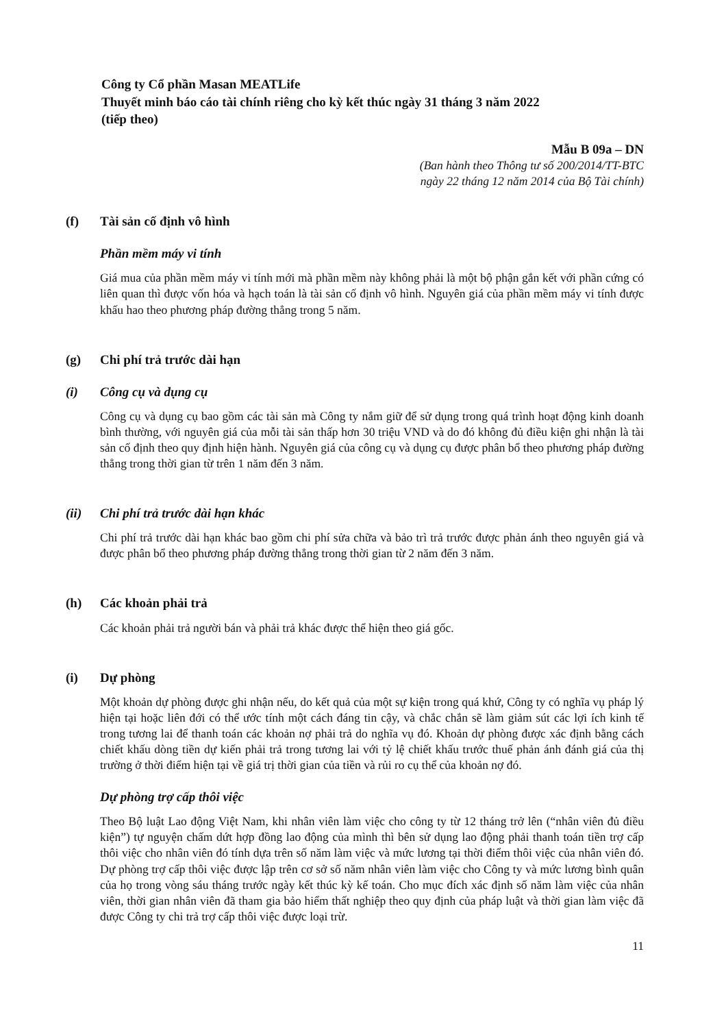Công ty Cổ phần Masan MEATLife
Thuyết minh báo cáo tài chính riêng cho kỳ kết thúc ngày 31 tháng 3 năm 2022
(tiếp theo)
Mẫu B 09a – DN
(Ban hành theo Thông tư số 200/2014/TT-BTC
ngày 22 tháng 12 năm 2014 của Bộ Tài chính)
(f) Tài sản cố định vô hình
Phần mềm máy vi tính
Giá mua của phần mềm máy vi tính mới mà phần mềm này không phải là một bộ phận gắn kết với phần cứng có liên quan thì được vốn hóa và hạch toán là tài sản cố định vô hình. Nguyên giá của phần mềm máy vi tính được khấu hao theo phương pháp đường thẳng trong 5 năm.
(g) Chi phí trả trước dài hạn
(i) Công cụ và dụng cụ
Công cụ và dụng cụ bao gồm các tài sản mà Công ty nắm giữ để sử dụng trong quá trình hoạt động kinh doanh bình thường, với nguyên giá của mỗi tài sản thấp hơn 30 triệu VND và do đó không đủ điều kiện ghi nhận là tài sản cố định theo quy định hiện hành. Nguyên giá của công cụ và dụng cụ được phân bổ theo phương pháp đường thẳng trong thời gian từ trên 1 năm đến 3 năm.
(ii) Chi phí trả trước dài hạn khác
Chi phí trả trước dài hạn khác bao gồm chi phí sửa chữa và bảo trì trả trước được phản ánh theo nguyên giá và được phân bổ theo phương pháp đường thẳng trong thời gian từ 2 năm đến 3 năm.
(h) Các khoản phải trả
Các khoản phải trả người bán và phải trả khác được thể hiện theo giá gốc.
(i) Dự phòng
Một khoản dự phòng được ghi nhận nếu, do kết quả của một sự kiện trong quá khứ, Công ty có nghĩa vụ pháp lý hiện tại hoặc liên đới có thể ước tính một cách đáng tin cậy, và chắc chắn sẽ làm giảm sút các lợi ích kinh tế trong tương lai để thanh toán các khoản nợ phải trả do nghĩa vụ đó. Khoản dự phòng được xác định bằng cách chiết khấu dòng tiền dự kiến phải trả trong tương lai với tỷ lệ chiết khấu trước thuế phản ánh đánh giá của thị trường ở thời điểm hiện tại về giá trị thời gian của tiền và rủi ro cụ thể của khoản nợ đó.
Dự phòng trợ cấp thôi việc
Theo Bộ luật Lao động Việt Nam, khi nhân viên làm việc cho công ty từ 12 tháng trở lên (“nhân viên đủ điều kiện”) tự nguyện chấm dứt hợp đồng lao động của mình thì bên sử dụng lao động phải thanh toán tiền trợ cấp thôi việc cho nhân viên đó tính dựa trên số năm làm việc và mức lương tại thời điểm thôi việc của nhân viên đó. Dự phòng trợ cấp thôi việc được lập trên cơ sở số năm nhân viên làm việc cho Công ty và mức lương bình quân của họ trong vòng sáu tháng trước ngày kết thúc kỳ kế toán. Cho mục đích xác định số năm làm việc của nhân viên, thời gian nhân viên đã tham gia bảo hiểm thất nghiệp theo quy định của pháp luật và thời gian làm việc đã được Công ty chi trả trợ cấp thôi việc được loại trừ.
11